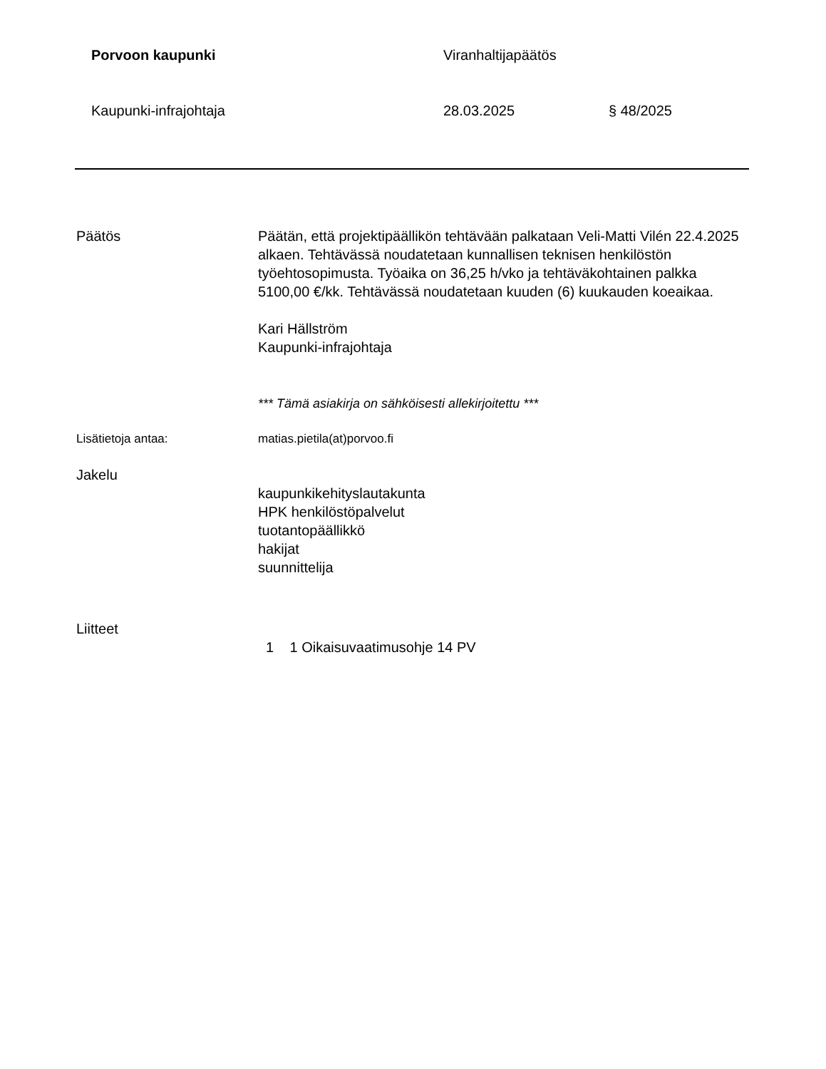Porvoon kaupunki Viranhaltijapäätös
Kaupunki-infrajohtaja 28.03.2025 § 48/2025
Päätös Päätän, että projektipäällikön tehtävään palkataan Veli-Matti Vilén 22.4.2025 alkaen. Tehtävässä noudatetaan kunnallisen teknisen henkilöstön työehtosopimusta. Työaika on 36,25 h/vko ja tehtäväkohtainen palkka 5100,00 €/kk. Tehtävässä noudatetaan kuuden (6) kuukauden koeaikaa.
Kari Hällström
Kaupunki-infrajohtaja
*** Tämä asiakirja on sähköisesti allekirjoitettu ***
Lisätietoja antaa: matias.pietila(at)porvoo.fi
Jakelu
kaupunkikehityslautakunta
HPK henkilöstöpalvelut
tuotantopäällikkö
hakijat
suunnittelija
Liitteet
1 1 Oikaisuvaatimusohje 14 PV